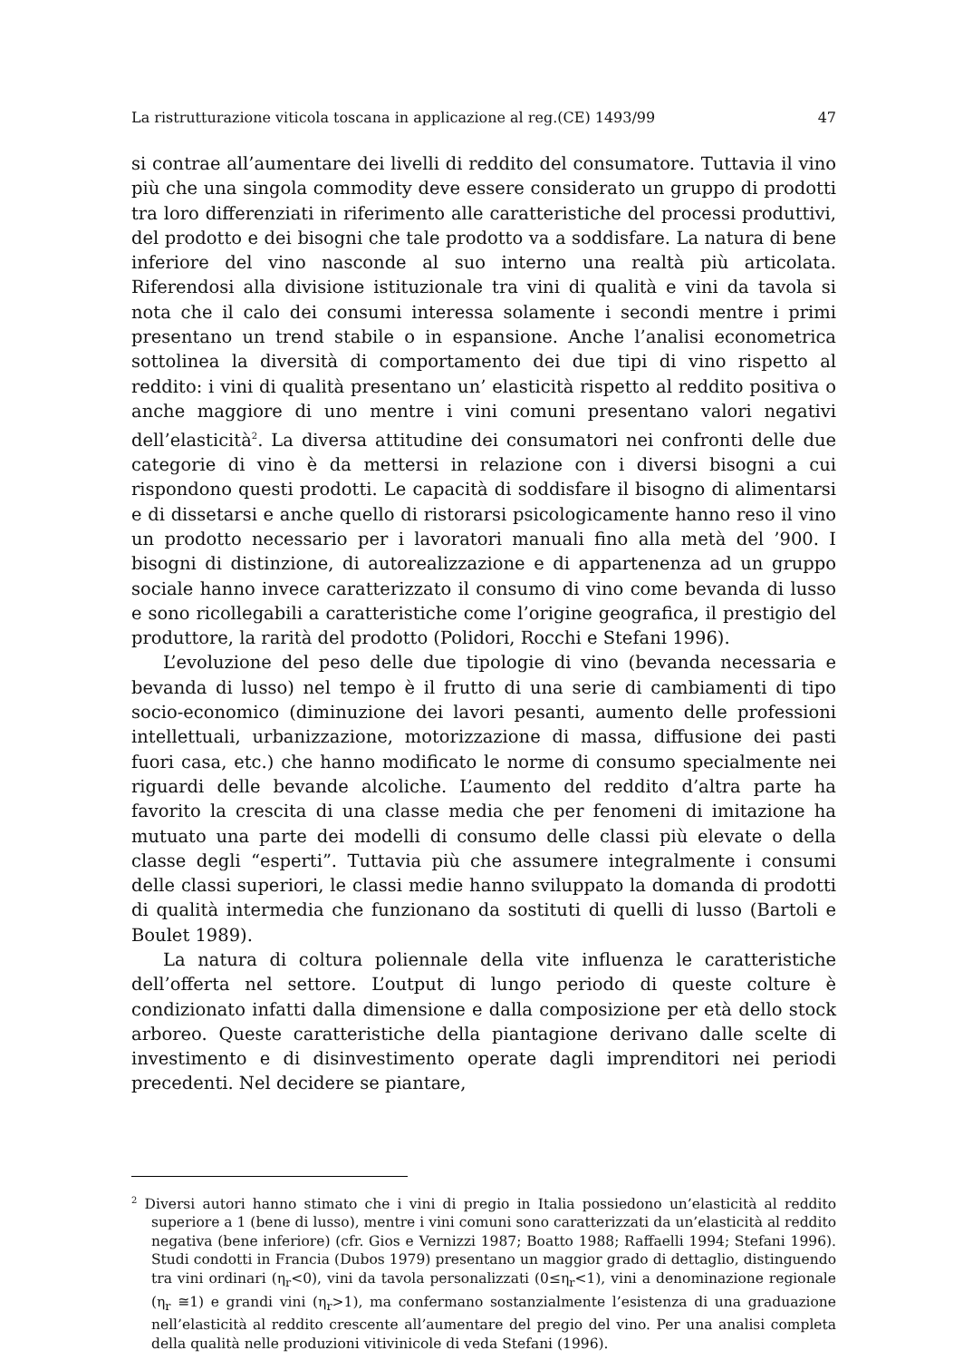La ristrutturazione viticola toscana in applicazione al reg.(CE) 1493/99 47
si contrae all’aumentare dei livelli di reddito del consumatore. Tuttavia il vino più che una singola commodity deve essere considerato un gruppo di prodotti tra loro differenziati in riferimento alle caratteristiche del processi produttivi, del prodotto e dei bisogni che tale prodotto va a soddisfare. La natura di bene inferiore del vino nasconde al suo interno una realtà più articolata. Riferendosi alla divisione istituzionale tra vini di qualità e vini da tavola si nota che il calo dei consumi interessa solamente i secondi mentre i primi presentano un trend stabile o in espansione. Anche l’analisi econometrica sottolinea la diversità di comportamento dei due tipi di vino rispetto al reddito: i vini di qualità presentano un’ elasticità rispetto al reddito positiva o anche maggiore di uno mentre i vini comuni presentano valori negativi dell’elasticità<sup>2</sup>. La diversa attitudine dei consumatori nei confronti delle due categorie di vino è da mettersi in relazione con i diversi bisogni a cui rispondono questi prodotti. Le capacità di soddisfare il bisogno di alimentarsi e di dissetarsi e anche quello di ristorarsi psicologicamente hanno reso il vino un prodotto necessario per i lavoratori manuali fino alla metà del ’900. I bisogni di distinzione, di autorealizzazione e di appartenenza ad un gruppo sociale hanno invece caratterizzato il consumo di vino come bevanda di lusso e sono ricollegabili a caratteristiche come l’origine geografica, il prestigio del produttore, la rarità del prodotto (Polidori, Rocchi e Stefani 1996).
L’evoluzione del peso delle due tipologie di vino (bevanda necessaria e bevanda di lusso) nel tempo è il frutto di una serie di cambiamenti di tipo socio-economico (diminuzione dei lavori pesanti, aumento delle professioni intellettuali, urbanizzazione, motorizzazione di massa, diffusione dei pasti fuori casa, etc.) che hanno modificato le norme di consumo specialmente nei riguardi delle bevande alcoliche. L’aumento del reddito d’altra parte ha favorito la crescita di una classe media che per fenomeni di imitazione ha mutuato una parte dei modelli di consumo delle classi più elevate o della classe degli “esperti”. Tuttavia più che assumere integralmente i consumi delle classi superiori, le classi medie hanno sviluppato la domanda di prodotti di qualità intermedia che funzionano da sostituti di quelli di lusso (Bartoli e Boulet 1989).
La natura di coltura poliennale della vite influenza le caratteristiche dell’offerta nel settore. L’output di lungo periodo di queste colture è condizionato infatti dalla dimensione e dalla composizione per età dello stock arboreo. Queste caratteristiche della piantagione derivano dalle scelte di investimento e di disinvestimento operate dagli imprenditori nei periodi precedenti. Nel decidere se piantare,
<sup>2</sup> Diversi autori hanno stimato che i vini di pregio in Italia possiedono un’elasticità al reddito superiore a 1 (bene di lusso), mentre i vini comuni sono caratterizzati da un’elasticità al reddito negativa (bene inferiore) (cfr. Gios e Vernizzi 1987; Boatto 1988; Raffaelli 1994; Stefani 1996). Studi condotti in Francia (Dubos 1979) presentano un maggior grado di dettaglio, distinguendo tra vini ordinari (η<sub>r</sub><0), vini da tavola personalizzati (0≤η<sub>r</sub><1), vini a denominazione regionale (η<sub>r</sub> ≅1) e grandi vini (η<sub>r</sub>>1), ma confermano sostanzialmente l’esistenza di una graduazione nell’elasticità al reddito crescente all’aumentare del pregio del vino. Per una analisi completa della qualità nelle produzioni vitivinicole di veda Stefani (1996).